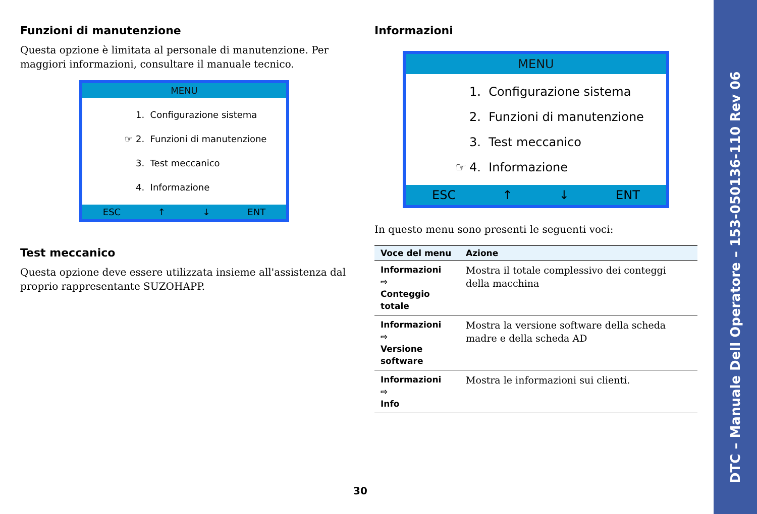DTC – Manuale Dell Operatore – 153-050136-110 Rev 06
Funzioni di manutenzione
Questa opzione è limitata al personale di manutenzione. Per maggiori informazioni, consultare il manuale tecnico.
MENU
1. Configurazione sistema
☞ 2. Funzioni di manutenzione
3. Test meccanico
4. Informazione
ESC ↑ ↓ ENT
Test meccanico
Questa opzione deve essere utilizzata insieme all'assistenza dal proprio rappresentante SUZOHAPP.
Informazioni
MENU
1. Configurazione sistema
2. Funzioni di manutenzione
3. Test meccanico
☞ 4. Informazione
ESC ↑ ↓ ENT
In questo menu sono presenti le seguenti voci:
| Voce del menu | Azione |
| --- | --- |
| Informazioni ⇨ Conteggio totale | Mostra il totale complessivo dei conteggi della macchina |
| Informazioni ⇨ Versione software | Mostra la versione software della scheda madre e della scheda AD |
| Informazioni ⇨ Info | Mostra le informazioni sui clienti. |
30